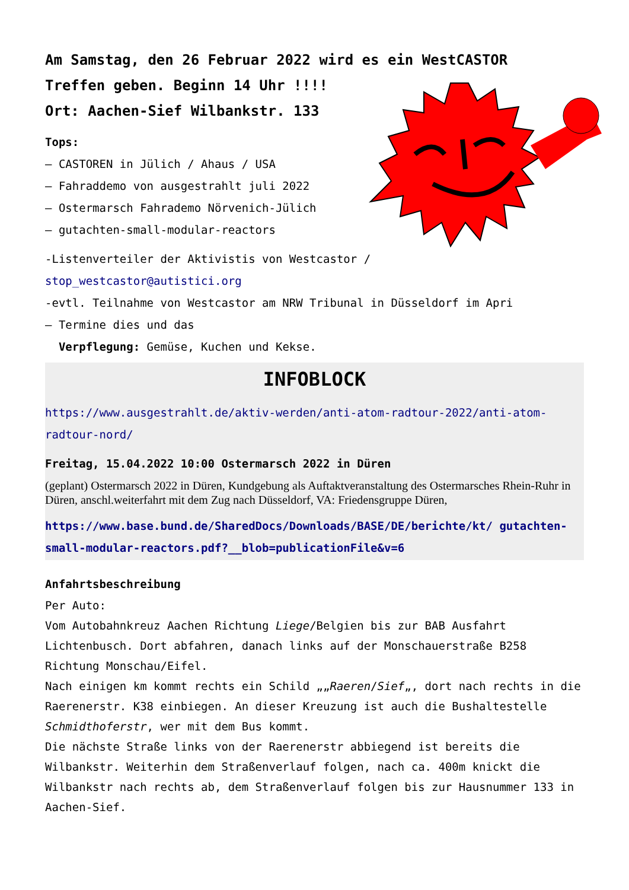Am Samstag, den 26 Februar 2022 wird es ein WestCASTOR
Treffen geben. Beginn 14 Uhr !!!!
Ort: Aachen-Sief Wilbankstr. 133
Tops:
– CASTOREN in Jülich / Ahaus / USA
– Fahraddemo von ausgestrahlt juli 2022
– Ostermarsch Fahrademo Nörvenich-Jülich
– gutachten-small-modular-reactors
-Listenverteiler der Aktivistis von Westcastor /
stop_westcastor@autistici.org
-evtl. Teilnahme von Westcastor am NRW Tribunal in Düsseldorf im Apri
– Termine dies und das
Verpflegung: Gemüse, Kuchen und Kekse.
INFOBLOCK
https://www.ausgestrahlt.de/aktiv-werden/anti-atom-radtour-2022/anti-atom-radtour-nord/
Freitag, 15.04.2022 10:00 Ostermarsch 2022 in Düren
(geplant) Ostermarsch 2022 in Düren, Kundgebung als Auftaktveranstaltung des Ostermarsches Rhein-Ruhr in Düren, anschl.weiterfahrt mit dem Zug nach Düsseldorf, VA: Friedensgruppe Düren,
https://www.base.bund.de/SharedDocs/Downloads/BASE/DE/berichte/kt/ gutachten-small-modular-reactors.pdf?__blob=publicationFile&v=6
Anfahrtsbeschreibung
Per Auto:
Vom Autobahnkreuz Aachen Richtung Liege/Belgien bis zur BAB Ausfahrt Lichtenbusch. Dort abfahren, danach links auf der Monschauerstraße B258 Richtung Monschau/Eifel.
Nach einigen km kommt rechts ein Schild „„Raeren/Sief„, dort nach rechts in die Raerenerstr. K38 einbiegen. An dieser Kreuzung ist auch die Bushaltestelle Schmidthoferstr, wer mit dem Bus kommt.
Die nächste Straße links von der Raerenerstr abbiegend ist bereits die Wilbankstr. Weiterhin dem Straßenverlauf folgen, nach ca. 400m knickt die Wilbankstr nach rechts ab, dem Straßenverlauf folgen bis zur Hausnummer 133 in Aachen-Sief.